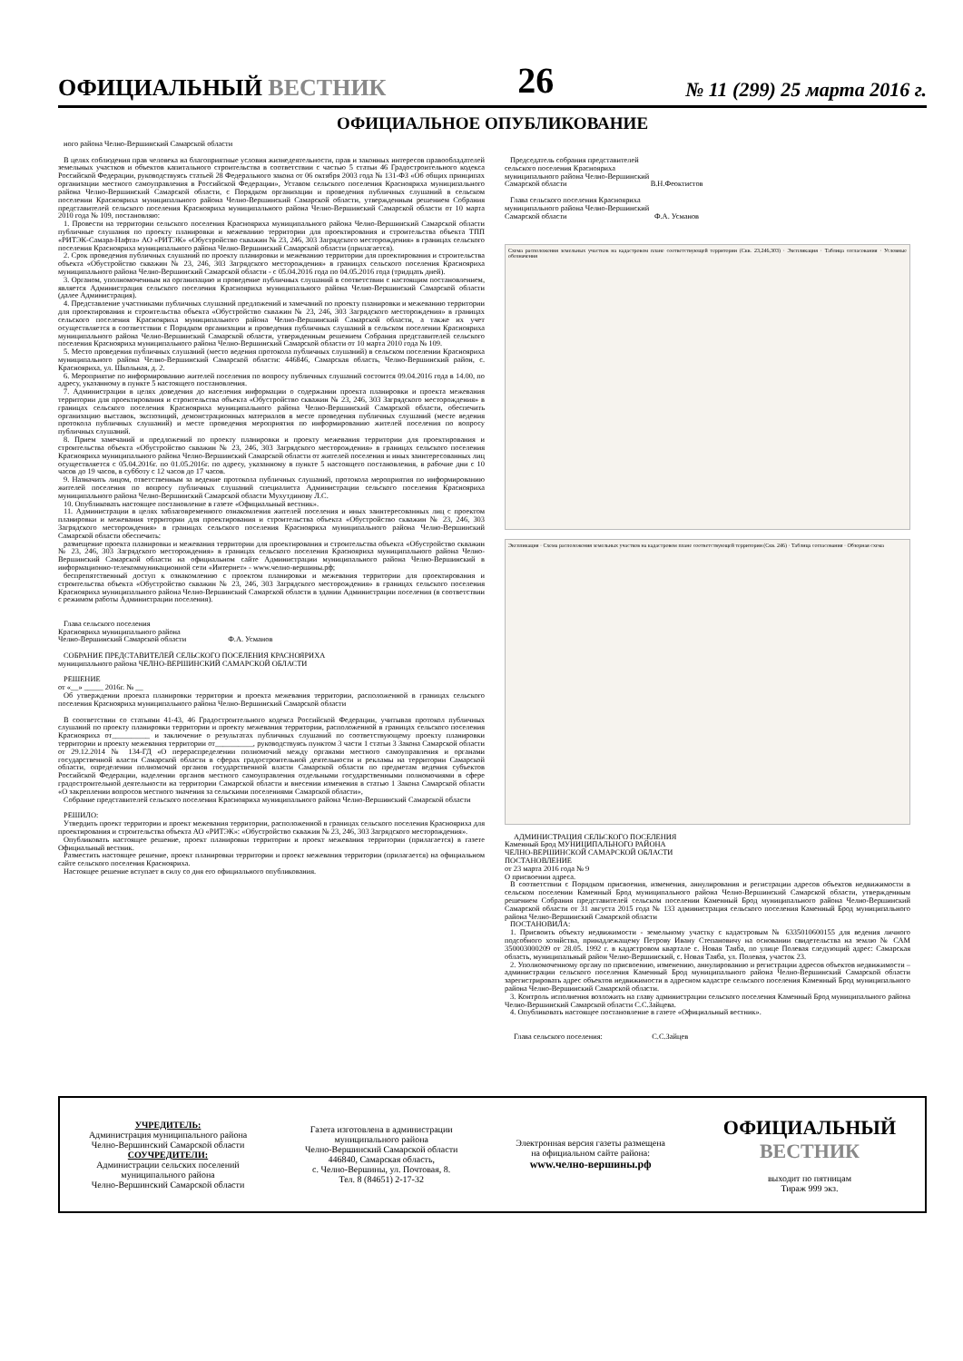ОФИЦИАЛЬНЫЙ ВЕСТНИК 26 № 11 (299) 25 марта 2016 г.
ОФИЦИАЛЬНОЕ ОПУБЛИКОВАНИЕ
ного района Челно-Вершинский Самарской области
В целях соблюдения прав человека на благоприятные условия жизнедеятельности, прав и законных интересов правообладателей земельных участков и объектов капитального строительства в соответствии с частью 5 статьи 46 Градостроительного кодекса Российской Федерации, руководствуясь статьей 28 Федерального закона от 06 октября 2003 года № 131-ФЗ «Об общих принципах организации местного самоуправления в Российской Федерации», Уставом сельского поселения Краснояриха муниципального района Челно-Вершинский Самарской области, с Порядком организации и проведения публичных слушаний в сельском поселении Краснояриха муниципального района Челно-Вершинский Самарской области, утвержденным решением Собрания представителей сельского поселения Краснояриха муниципального района Челно-Вершинский Самарской области от 10 марта 2010 года № 109, постановляю:
1. Провести на территории сельского поселения Краснояриха муниципального района Челно-Вершинский Самарской области публичные слушания по проекту планировки и межеванию территории для проектирования и строительства объекта ТПП «РИТЭК-Самара-Нафта» АО «РИТЭК» «Обустройство скважин № 23, 246, 303 Загрядского месторождения» в границах сельского поселения Краснояриха муниципального района Челно-Вершинский Самарской области (прилагается).
2. Срок проведения публичных слушаний по проекту планировки и межеванию территории для проектирования и строительства объекта «Обустройство скважин № 23, 246, 303 Загрядского месторождения» в границах сельского поселения Краснояриха муниципального района Челно-Вершинский Самарской области - с 05.04.2016 года по 04.05.2016 года (тридцать дней).
3. Органом, уполномоченным на организацию и проведение публичных слушаний в соответствии с настоящим постановлением, является Администрация сельского поселения Краснояриха муниципального района Челно-Вершинский Самарской области (далее Администрация).
4. Представление участниками публичных слушаний предложений и замечаний по проекту планировки и межеванию территории для проектирования и строительства объекта «Обустройство скважин № 23, 246, 303 Загрядского месторождения» в границах сельского поселения Краснояриха муниципального района Челно-Вершинский Самарской области, а также их учет осуществляется в соответствии с Порядком организации и проведения публичных слушаний в сельском поселении Краснояриха муниципального района Челно-Вершинский Самарской области, утвержденным решением Собрания представителей сельского поселения Краснояриха муниципального района Челно-Вершинский Самарской области от 10 марта 2010 года № 109.
5. Место проведения публичных слушаний (место ведения протокола публичных слушаний) в сельском поселении Краснояриха муниципального района Челно-Вершинский Самарской области: 446846, Самарская область, Челно-Вершинский район, с. Краснояриха, ул. Школьная, д. 2.
6. Мероприятие по информированию жителей поселения по вопросу публичных слушаний состоится 09.04.2016 года в 14.00, по адресу, указанному в пункте 5 настоящего постановления.
7. Администрации в целях доведения до населения информации о содержании проекта планировки и проекта межевания территории для проектирования и строительства объекта «Обустройство скважин № 23, 246, 303 Загрядского месторождения» в границах сельского поселения Краснояриха муниципального района Челно-Вершинский Самарской области, обеспечить организацию выставок, экспозиций, демонстрационных материалов в месте проведения публичных слушаний (месте ведения протокола публичных слушаний) и месте проведения мероприятия по информированию жителей поселения по вопросу публичных слушаний.
8. Прием замечаний и предложений по проекту планировки и проекту межевания территории для проектирования и строительства объекта «Обустройство скважин № 23, 246, 303 Загрядского месторождения» в границах сельского поселения Краснояриха муниципального района Челно-Вершинский Самарской области от жителей поселения и иных заинтересованных лиц осуществляется с 05.04.2016г. по 01.05.2016г. по адресу, указанному в пункте 5 настоящего постановления, в рабочие дни с 10 часов до 19 часов, в субботу с 12 часов до 17 часов.
9. Назначить лицом, ответственным за ведение протокола публичных слушаний, протокола мероприятия по информированию жителей поселения по вопросу публичных слушаний специалиста Администрации сельского поселения Краснояриха муниципального района Челно-Вершинский Самарской области Мухутдинову Л.С.
10. Опубликовать настоящее постановление в газете «Официальный вестник».
11. Администрации в целях заблаговременного ознакомления жителей поселения и иных заинтересованных лиц с проектом планировки и межевания территории для проектирования и строительства объекта «Обустройство скважин № 23, 246, 303 Загрядского месторождения» в границах сельского поселения Краснояриха муниципального района Челно-Вершинский Самарской области обеспечить:
размещение проекта планировки и межевания территории для проектирования и строительства объекта «Обустройство скважин № 23, 246, 303 Загрядского месторождения» в границах сельского поселения Краснояриха муниципального района Челно-Вершинский Самарской области на официальном сайте Администрации муниципального района Челно-Вершинский в информационно-телекоммуникационной сети «Интернет» - www.челно-вершины.рф;
беспрепятственный доступ к ознакомлению с проектом планировки и межевания территории для проектирования и строительства объекта «Обустройство скважин № 23, 246, 303 Загрядского месторождения» в границах сельского поселения Краснояриха муниципального района Челно-Вершинский Самарской области в здании Администрации поселения (в соответствии с режимом работы Администрации поселения).
Глава сельского поселения
Краснояриха муниципального района
Челно-Вершинский Самарской области Ф.А. Усманов
СОБРАНИЕ ПРЕДСТАВИТЕЛЕЙ СЕЛЬСКОГО ПОСЕЛЕНИЯ КРАСНОЯРИХА
муниципального района ЧЕЛНО-ВЕРШИНСКИЙ САМАРСКОЙ ОБЛАСТИ
РЕШЕНИЕ
от «__» _____ 2016г. № __
Об утверждении проекта планировки территории и проекта межевания территории, расположенной в границах сельского поселения Краснояриха муниципального района Челно-Вершинский Самарской области
В соответствии со статьями 41-43, 46 Градостроительного кодекса Российской Федерации, учитывая протокол публичных слушаний по проекту планировки территории и проекту межевания территории, расположенной в границах сельского поселения Краснояриха от__________ и заключение о результатах публичных слушаний по соответствующему проекту планировки территории и проекту межевания территории от__________, руководствуясь пунктом 3 части 1 статьи 3 Закона Самарской области от 29.12.2014 № 134-ГД «О перераспределении полномочий между органами местного самоуправления и органами государственной власти Самарской области в сферах градостроительной деятельности и рекламы на территории Самарской области, определении полномочий органов государственной власти Самарской области по предметам ведения субъектов Российской Федерации, наделении органов местного самоуправления отдельными государственными полномочиями в сфере градостроительной деятельности на территории Самарской области и внесении изменения в статью 1 Закона Самарской области «О закреплении вопросов местного значения за сельскими поселениями Самарской области»,
Собрание представителей сельского поселения Краснояриха муниципального района Челно-Вершинский Самарской области
РЕШИЛО:
Утвердить проект территории и проект межевания территории, расположенной в границах сельского поселения Краснояриха для проектирования и строительства объекта АО «РИТЭК»: «Обустройство скважин № 23, 246, 303 Загрядского месторождения».
Опубликовать настоящее решение, проект планировки территории и проект межевания территории (прилагается) в газете Официальный вестник.
Разместить настоящее решение, проект планировки территории и проект межевания территории (прилагается) на официальном сайте сельского поселения Краснояриха.
Настоящее решение вступает в силу со дня его официального опубликования.
Председатель собрания представителей
сельского поселения Краснояриха
муниципального района Челно-Вершинский
Самарской области В.Н.Феоктистов
Глава сельского поселения Краснояриха
муниципального района Челно-Вершинский
Самарской области Ф.А. Усманов
Схема расположения земельных участков на кадастровом плане соответствующей территории (Скв. 23,246,303) · Экспликация · Таблица согласования · Условные обозначения
Экспликация · Схема расположения земельных участков на кадастровом плане соответствующей территории (Скв. 246) · Таблица согласования · Обзорная схема
АДМИНИСТРАЦИЯ СЕЛЬСКОГО ПОСЕЛЕНИЯ
Каменный Брод МУНИЦИПАЛЬНОГО РАЙОНА
ЧЕЛНО-ВЕРШИНСКОЙ САМАРСКОЙ ОБЛАСТИ
ПОСТАНОВЛЕНИЕ
от 23 марта 2016 года № 9
О присвоении адреса.
В соответствии с Порядком присвоения, изменения, аннулирования и регистрации адресов объектов недвижимости в сельском поселении Каменный Брод муниципального района Челно-Вершинский Самарской области, утвержденным решением Собрания представителей сельском поселении Каменный Брод муниципального района Челно-Вершинский Самарской области от 31 августа 2015 года № 133 администрация сельского поселения Каменный Брод муниципального района Челно-Вершинский Самарской области
ПОСТАНОВИЛА:
1. Присвоить объекту недвижимости - земельному участку с кадастровым № 6335010600155 для ведения личного подсобного хозяйства, принадлежащему Петрову Ивану Степановичу на основании свидетельства на землю № САМ 350003000209 от 28.05. 1992 г. в кадастровом квартале с. Новая Таяба, по улице Полевая следующий адрес: Самарская область, муниципальный район Челно-Вершинский, с. Новая Таяба, ул. Полевая, участок 23.
2. Уполномоченному органу по присвоению, изменению, аннулированию и регистрации адресов объектов недвижимости – администрации сельского поселения Каменный Брод муниципального района Челно-Вершинский Самарской области зарегистрировать адрес объектов недвижимости в адресном кадастре сельского поселения Каменный Брод муниципального района Челно-Вершинский Самарской области.
3. Контроль исполнения возложить на главу администрации сельского поселения Каменный Брод муниципального района Челно-Вершинский Самарской области С.С.Зайцева.
4. Опубликовать настоящее постановление в газете «Официальный вестник».
Глава сельского поселения: С.С.Зайцев
УЧРЕДИТЕЛЬ:
Администрация муниципального района
Челно-Вершинский Самарской области
СОУЧРЕДИТЕЛИ:
Администрации сельских поселений
муниципального района
Челно-Вершинский Самарской области
Газета изготовлена в администрации
муниципального района
Челно-Вершинский Самарской области
446840, Самарская область,
с. Челно-Вершины, ул. Почтовая, 8.
Тел. 8 (84651) 2-17-32
Электронная версия газеты размещена
на официальном сайте района:
www.челно-вершины.рф
ОФИЦИАЛЬНЫЙ
ВЕСТНИК
выходит по пятницам
Тираж 999 экз.